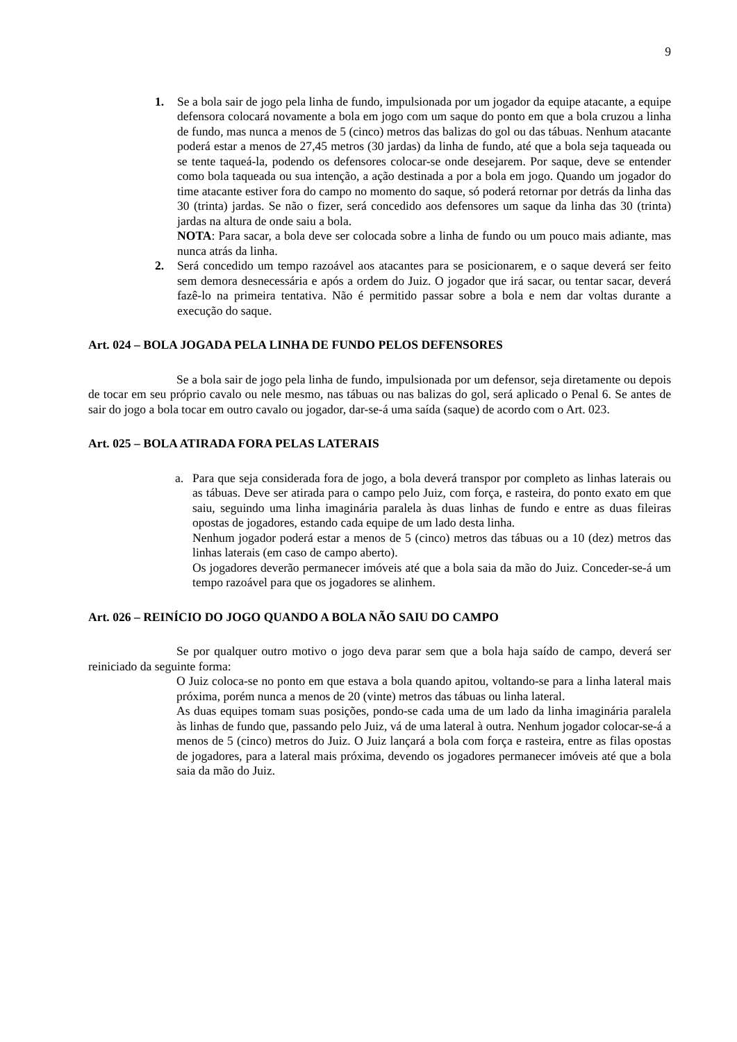9
1. Se a bola sair de jogo pela linha de fundo, impulsionada por um jogador da equipe atacante, a equipe defensora colocará novamente a bola em jogo com um saque do ponto em que a bola cruzou a linha de fundo, mas nunca a menos de 5 (cinco) metros das balizas do gol ou das tábuas. Nenhum atacante poderá estar a menos de 27,45 metros (30 jardas) da linha de fundo, até que a bola seja taqueada ou se tente taqueá-la, podendo os defensores colocar-se onde desejarem. Por saque, deve se entender como bola taqueada ou sua intenção, a ação destinada a por a bola em jogo. Quando um jogador do time atacante estiver fora do campo no momento do saque, só poderá retornar por detrás da linha das 30 (trinta) jardas. Se não o fizer, será concedido aos defensores um saque da linha das 30 (trinta) jardas na altura de onde saiu a bola.
NOTA: Para sacar, a bola deve ser colocada sobre a linha de fundo ou um pouco mais adiante, mas nunca atrás da linha.
2. Será concedido um tempo razoável aos atacantes para se posicionarem, e o saque deverá ser feito sem demora desnecessária e após a ordem do Juiz. O jogador que irá sacar, ou tentar sacar, deverá fazê-lo na primeira tentativa. Não é permitido passar sobre a bola e nem dar voltas durante a execução do saque.
Art. 024 – BOLA JOGADA PELA LINHA DE FUNDO PELOS DEFENSORES
Se a bola sair de jogo pela linha de fundo, impulsionada por um defensor, seja diretamente ou depois de tocar em seu próprio cavalo ou nele mesmo, nas tábuas ou nas balizas do gol, será aplicado o Penal 6. Se antes de sair do jogo a bola tocar em outro cavalo ou jogador, dar-se-á uma saída (saque) de acordo com o Art. 023.
Art. 025 – BOLA ATIRADA FORA PELAS LATERAIS
a. Para que seja considerada fora de jogo, a bola deverá transpor por completo as linhas laterais ou as tábuas. Deve ser atirada para o campo pelo Juiz, com força, e rasteira, do ponto exato em que saiu, seguindo uma linha imaginária paralela às duas linhas de fundo e entre as duas fileiras opostas de jogadores, estando cada equipe de um lado desta linha.
Nenhum jogador poderá estar a menos de 5 (cinco) metros das tábuas ou a 10 (dez) metros das linhas laterais (em caso de campo aberto).
Os jogadores deverão permanecer imóveis até que a bola saia da mão do Juiz. Conceder-se-á um tempo razoável para que os jogadores se alinhem.
Art. 026 – REINÍCIO DO JOGO QUANDO A BOLA NÃO SAIU DO CAMPO
Se por qualquer outro motivo o jogo deva parar sem que a bola haja saído de campo, deverá ser reiniciado da seguinte forma:
O Juiz coloca-se no ponto em que estava a bola quando apitou, voltando-se para a linha lateral mais próxima, porém nunca a menos de 20 (vinte) metros das tábuas ou linha lateral.
As duas equipes tomam suas posições, pondo-se cada uma de um lado da linha imaginária paralela às linhas de fundo que, passando pelo Juiz, vá de uma lateral à outra. Nenhum jogador colocar-se-á a menos de 5 (cinco) metros do Juiz. O Juiz lançará a bola com força e rasteira, entre as filas opostas de jogadores, para a lateral mais próxima, devendo os jogadores permanecer imóveis até que a bola saia da mão do Juiz.